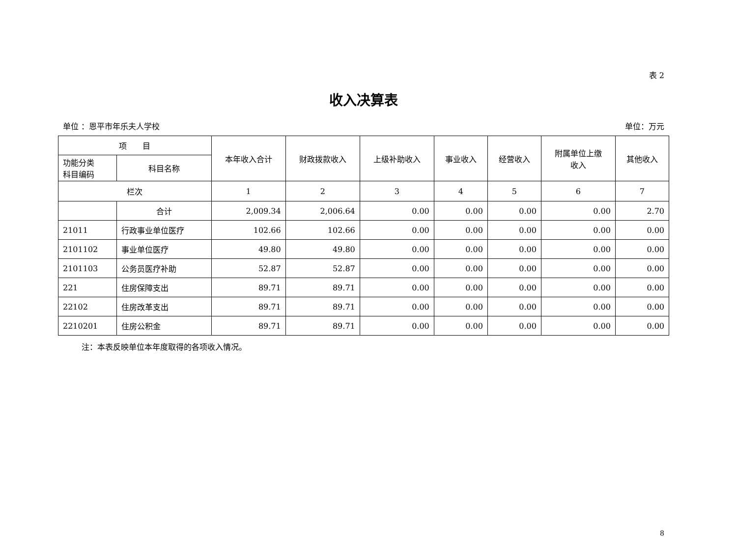表 2
收入决算表
单位 ：恩平市年乐夫人学校 单位：万元
| 项 目 | | 本年收入合计 | 财政拨款收入 | 上级补助收入 | 事业收入 | 经营收入 | 附属单位上缴 收入 | 其他收入 |
| --- | --- | --- | --- | --- | --- | --- | --- | --- |
| 功能分类 科目编码 | 科目名称 | | | | | | | |
| 栏次 | | 1 | 2 | 3 | 4 | 5 | 6 | 7 |
| | 合计 | 2,009.34 | 2,006.64 | 0.00 | 0.00 | 0.00 | 0.00 | 2.70 |
| 21011 | 行政事业单位医疗 | 102.66 | 102.66 | 0.00 | 0.00 | 0.00 | 0.00 | 0.00 |
| 2101102 | 事业单位医疗 | 49.80 | 49.80 | 0.00 | 0.00 | 0.00 | 0.00 | 0.00 |
| 2101103 | 公务员医疗补助 | 52.87 | 52.87 | 0.00 | 0.00 | 0.00 | 0.00 | 0.00 |
| 221 | 住房保障支出 | 89.71 | 89.71 | 0.00 | 0.00 | 0.00 | 0.00 | 0.00 |
| 22102 | 住房改革支出 | 89.71 | 89.71 | 0.00 | 0.00 | 0.00 | 0.00 | 0.00 |
| 2210201 | 住房公积金 | 89.71 | 89.71 | 0.00 | 0.00 | 0.00 | 0.00 | 0.00 |
注：本表反映单位本年度取得的各项收入情况。
8